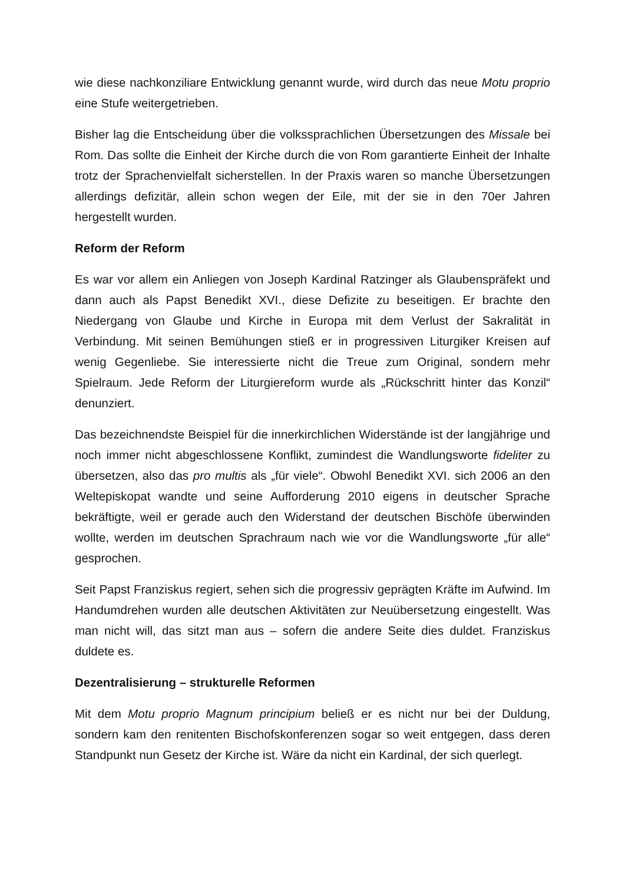wie diese nachkonziliare Entwicklung genannt wurde, wird durch das neue Motu proprio eine Stufe weitergetrieben.
Bisher lag die Entscheidung über die volkssprachlichen Übersetzungen des Missale bei Rom. Das sollte die Einheit der Kirche durch die von Rom garantierte Einheit der Inhalte trotz der Sprachenvielfalt sicherstellen. In der Praxis waren so manche Übersetzungen allerdings defizitär, allein schon wegen der Eile, mit der sie in den 70er Jahren hergestellt wurden.
Reform der Reform
Es war vor allem ein Anliegen von Joseph Kardinal Ratzinger als Glaubenspräfekt und dann auch als Papst Benedikt XVI., diese Defizite zu beseitigen. Er brachte den Niedergang von Glaube und Kirche in Europa mit dem Verlust der Sakralität in Verbindung. Mit seinen Bemühungen stieß er in progressiven Liturgiker Kreisen auf wenig Gegenliebe. Sie interessierte nicht die Treue zum Original, sondern mehr Spielraum. Jede Reform der Liturgiereform wurde als „Rückschritt hinter das Konzil“ denunziert.
Das bezeichnendste Beispiel für die innerkirchlichen Widerstände ist der langjährige und noch immer nicht abgeschlossene Konflikt, zumindest die Wandlungsworte fideliter zu übersetzen, also das pro multis als „für viele“. Obwohl Benedikt XVI. sich 2006 an den Weltepiskopat wandte und seine Aufforderung 2010 eigens in deutscher Sprache bekräftigte, weil er gerade auch den Widerstand der deutschen Bischöfe überwinden wollte, werden im deutschen Sprachraum nach wie vor die Wandlungsworte „für alle“ gesprochen.
Seit Papst Franziskus regiert, sehen sich die progressiv geprägten Kräfte im Aufwind. Im Handumdrehen wurden alle deutschen Aktivitäten zur Neuübersetzung eingestellt. Was man nicht will, das sitzt man aus – sofern die andere Seite dies duldet. Franziskus duldete es.
Dezentralisierung – strukturelle Reformen
Mit dem Motu proprio Magnum principium beließ er es nicht nur bei der Duldung, sondern kam den renitenten Bischofskonferenzen sogar so weit entgegen, dass deren Standpunkt nun Gesetz der Kirche ist. Wäre da nicht ein Kardinal, der sich querlegt.